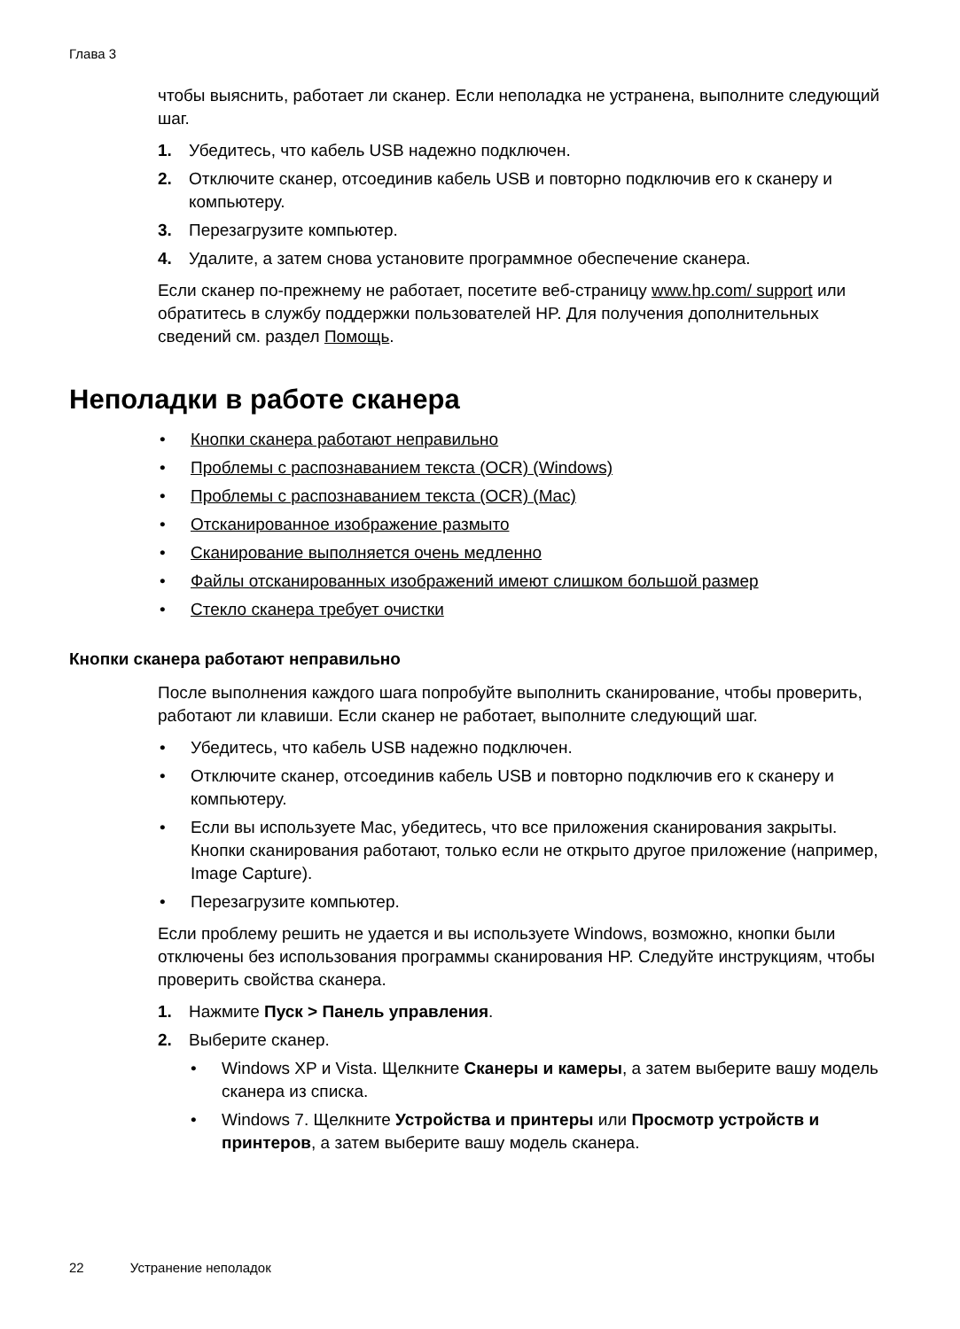Глава 3
чтобы выяснить, работает ли сканер. Если неполадка не устранена, выполните следующий шаг.
1. Убедитесь, что кабель USB надежно подключен.
2. Отключите сканер, отсоединив кабель USB и повторно подключив его к сканеру и компьютеру.
3. Перезагрузите компьютер.
4. Удалите, а затем снова установите программное обеспечение сканера.
Если сканер по-прежнему не работает, посетите веб-страницу www.hp.com/ support или обратитесь в службу поддержки пользователей HP. Для получения дополнительных сведений см. раздел Помощь.
Неполадки в работе сканера
• Кнопки сканера работают неправильно
• Проблемы с распознаванием текста (OCR) (Windows)
• Проблемы с распознаванием текста (OCR) (Mac)
• Отсканированное изображение размыто
• Сканирование выполняется очень медленно
• Файлы отсканированных изображений имеют слишком большой размер
• Стекло сканера требует очистки
Кнопки сканера работают неправильно
После выполнения каждого шага попробуйте выполнить сканирование, чтобы проверить, работают ли клавиши. Если сканер не работает, выполните следующий шаг.
• Убедитесь, что кабель USB надежно подключен.
• Отключите сканер, отсоединив кабель USB и повторно подключив его к сканеру и компьютеру.
• Если вы используете Mac, убедитесь, что все приложения сканирования закрыты. Кнопки сканирования работают, только если не открыто другое приложение (например, Image Capture).
• Перезагрузите компьютер.
Если проблему решить не удается и вы используете Windows, возможно, кнопки были отключены без использования программы сканирования HP. Следуйте инструкциям, чтобы проверить свойства сканера.
1. Нажмите Пуск > Панель управления.
2. Выберите сканер.
• Windows XP и Vista. Щелкните Сканеры и камеры, а затем выберите вашу модель сканера из списка.
• Windows 7. Щелкните Устройства и принтеры или Просмотр устройств и принтеров, а затем выберите вашу модель сканера.
22 Устранение неполадок